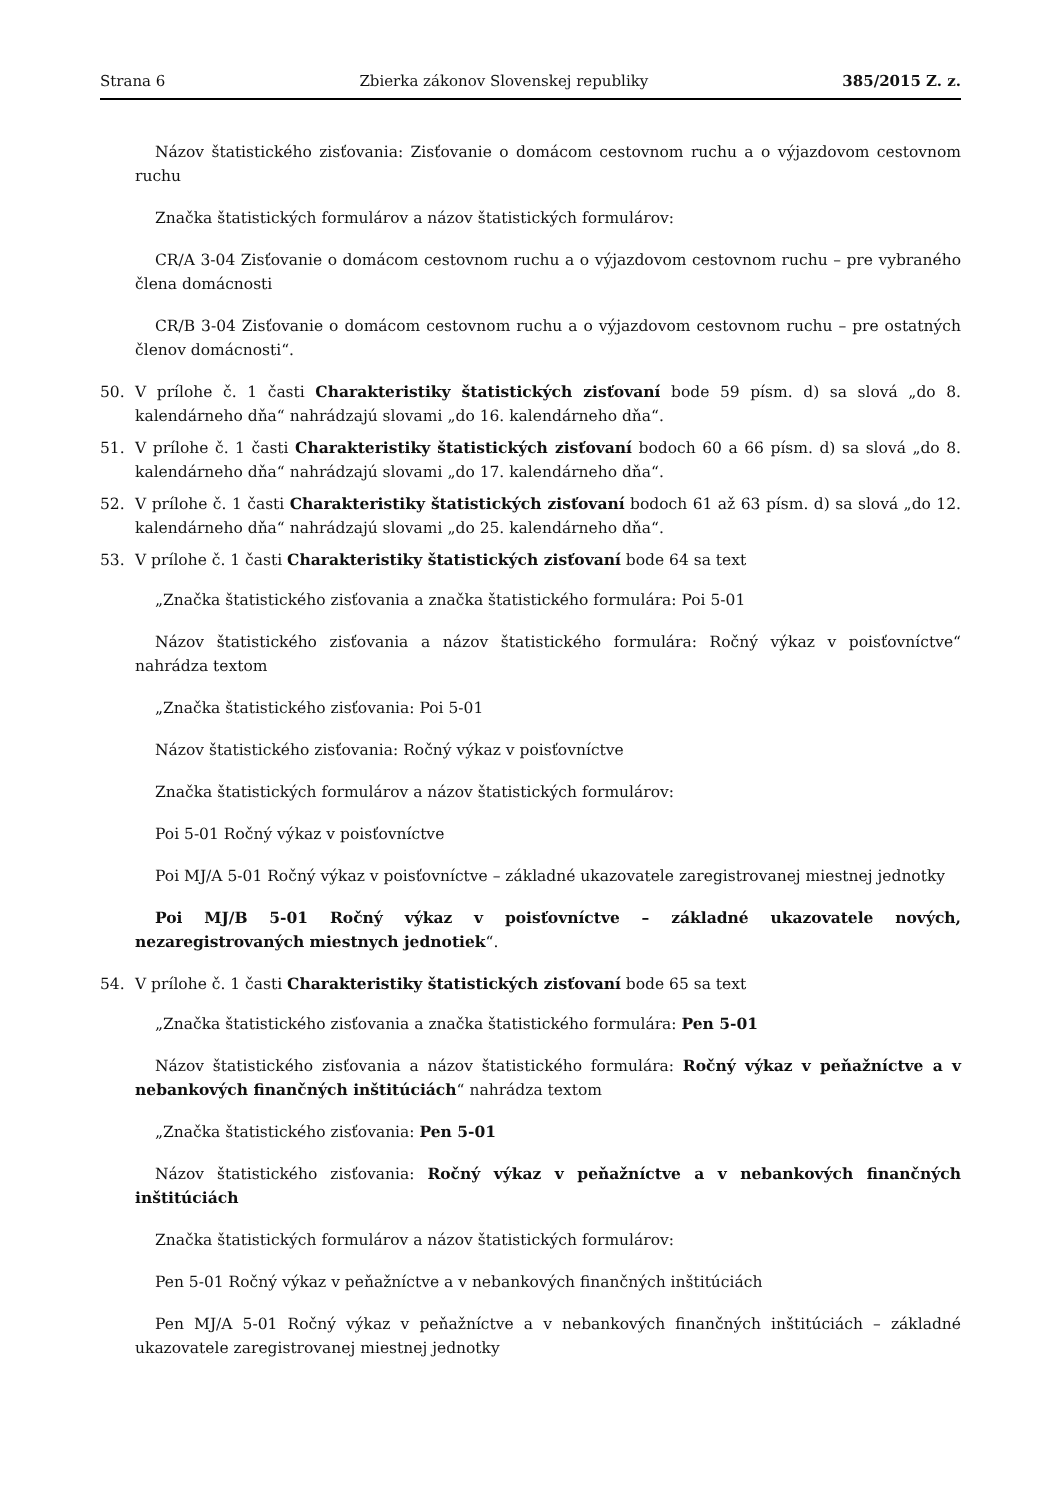Strana 6 Zbierka zákonov Slovenskej republiky 385/2015 Z. z.
Názov štatistického zisťovania: Zisťovanie o domácom cestovnom ruchu a o výjazdovom cestovnom ruchu
Značka štatistických formulárov a názov štatistických formulárov:
CR/A 3-04 Zisťovanie o domácom cestovnom ruchu a o výjazdovom cestovnom ruchu – pre vybraného člena domácnosti
CR/B 3-04 Zisťovanie o domácom cestovnom ruchu a o výjazdovom cestovnom ruchu – pre ostatných členov domácnosti“.
50. V prílohe č. 1 časti Charakteristiky štatistických zisťovaní bode 59 písm. d) sa slová „do 8. kalendárneho dňa“ nahrádzajú slovami „do 16. kalendárneho dňa“.
51. V prílohe č. 1 časti Charakteristiky štatistických zisťovaní bodoch 60 a 66 písm. d) sa slová „do 8. kalendárneho dňa“ nahrádzajú slovami „do 17. kalendárneho dňa“.
52. V prílohe č. 1 časti Charakteristiky štatistických zisťovaní bodoch 61 až 63 písm. d) sa slová „do 12. kalendárneho dňa“ nahrádzajú slovami „do 25. kalendárneho dňa“.
53. V prílohe č. 1 časti Charakteristiky štatistických zisťovaní bode 64 sa text
„Značka štatistického zisťovania a značka štatistického formulára: Poi 5-01
Názov štatistického zisťovania a názov štatistického formulára: Ročný výkaz v poisťovníctve“ nahrádza textom
„Značka štatistického zisťovania: Poi 5-01
Názov štatistického zisťovania: Ročný výkaz v poisťovníctve
Značka štatistických formulárov a názov štatistických formulárov:
Poi 5-01 Ročný výkaz v poisťovníctve
Poi MJ/A 5-01 Ročný výkaz v poisťovníctve – základné ukazovatele zaregistrovanej miestnej jednotky
Poi MJ/B 5-01 Ročný výkaz v poisťovníctve – základné ukazovatele nových, nezaregistrovaných miestnych jednotiek“.
54. V prílohe č. 1 časti Charakteristiky štatistických zisťovaní bode 65 sa text
„Značka štatistického zisťovania a značka štatistického formulára: Pen 5-01
Názov štatistického zisťovania a názov štatistického formulára: Ročný výkaz v peňažníctve a v nebankových finančných inštitúciách“ nahrádza textom
„Značka štatistického zisťovania: Pen 5-01
Názov štatistického zisťovania: Ročný výkaz v peňažníctve a v nebankových finančných inštitúciách
Značka štatistických formulárov a názov štatistických formulárov:
Pen 5-01 Ročný výkaz v peňažníctve a v nebankových finančných inštitúciách
Pen MJ/A 5-01 Ročný výkaz v peňažníctve a v nebankových finančných inštitúciách – základné ukazovatele zaregistrovanej miestnej jednotky